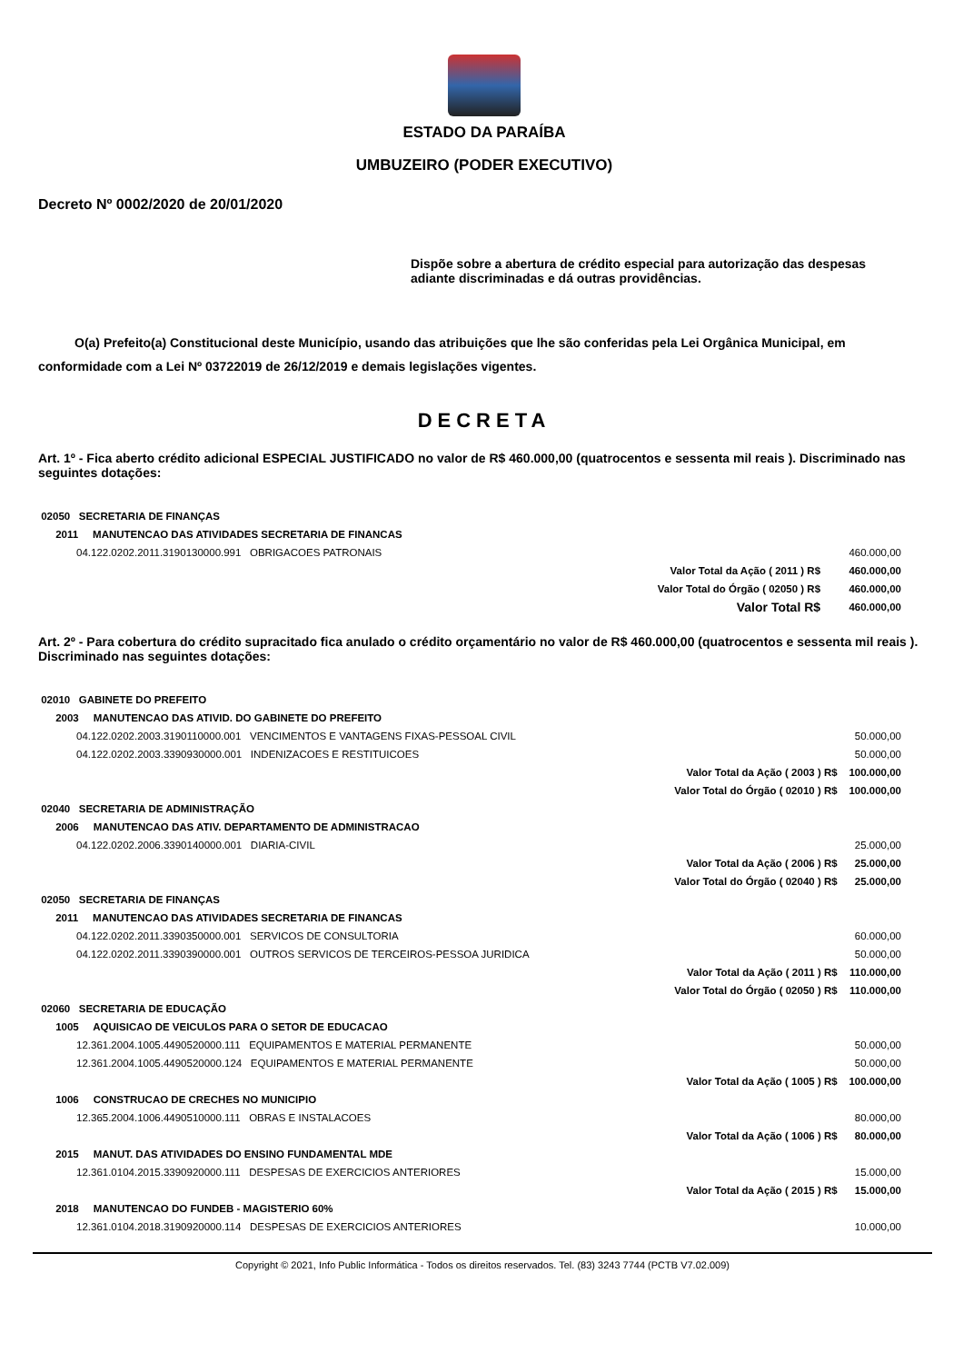ESTADO DA PARAÍBA
UMBUZEIRO (PODER EXECUTIVO)
Decreto Nº 0002/2020 de 20/01/2020
Dispõe sobre a abertura de crédito especial para autorização das despesas adiante discriminadas e dá outras providências.
O(a) Prefeito(a) Constitucional deste Município, usando das atribuições que lhe são conferidas pela Lei Orgânica Municipal, em conformidade com a Lei Nº 03722019 de 26/12/2019 e demais legislações vigentes.
DECRETA
Art. 1º - Fica aberto crédito adicional ESPECIAL JUSTIFICADO no valor de R$ 460.000,00 (quatrocentos e sessenta mil reais ). Discriminado nas seguintes dotações:
| 02050 SECRETARIA DE FINANÇAS | | |
| 2011 MANUTENCAO DAS ATIVIDADES SECRETARIA DE FINANCAS | | |
| 04.122.0202.2011.3190130000.991 OBRIGACOES PATRONAIS | | 460.000,00 |
| | Valor Total da Ação ( 2011 ) R$ | 460.000,00 |
| | Valor Total do Órgão ( 02050 ) R$ | 460.000,00 |
| | Valor Total R$ | 460.000,00 |
Art. 2º - Para cobertura do crédito supracitado fica anulado o crédito orçamentário no valor de R$ 460.000,00 (quatrocentos e sessenta mil reais ). Discriminado nas seguintes dotações:
| 02010 GABINETE DO PREFEITO | | |
| 2003 MANUTENCAO DAS ATIVID. DO GABINETE DO PREFEITO | | |
| 04.122.0202.2003.3190110000.001 VENCIMENTOS E VANTAGENS FIXAS-PESSOAL CIVIL | | 50.000,00 |
| 04.122.0202.2003.3390930000.001 INDENIZACOES E RESTITUICOES | | 50.000,00 |
| | Valor Total da Ação ( 2003 ) R$ | 100.000,00 |
| | Valor Total do Órgão ( 02010 ) R$ | 100.000,00 |
| 02040 SECRETARIA DE ADMINISTRAÇÃO | | |
| 2006 MANUTENCAO DAS ATIV. DEPARTAMENTO DE ADMINISTRACAO | | |
| 04.122.0202.2006.3390140000.001 DIARIA-CIVIL | | 25.000,00 |
| | Valor Total da Ação ( 2006 ) R$ | 25.000,00 |
| | Valor Total do Órgão ( 02040 ) R$ | 25.000,00 |
| 02050 SECRETARIA DE FINANÇAS | | |
| 2011 MANUTENCAO DAS ATIVIDADES SECRETARIA DE FINANCAS | | |
| 04.122.0202.2011.3390350000.001 SERVICOS DE CONSULTORIA | | 60.000,00 |
| 04.122.0202.2011.3390390000.001 OUTROS SERVICOS DE TERCEIROS-PESSOA JURIDICA | | 50.000,00 |
| | Valor Total da Ação ( 2011 ) R$ | 110.000,00 |
| | Valor Total do Órgão ( 02050 ) R$ | 110.000,00 |
| 02060 SECRETARIA DE EDUCAÇÃO | | |
| 1005 AQUISICAO DE VEICULOS PARA O SETOR DE EDUCACAO | | |
| 12.361.2004.1005.4490520000.111 EQUIPAMENTOS E MATERIAL PERMANENTE | | 50.000,00 |
| 12.361.2004.1005.4490520000.124 EQUIPAMENTOS E MATERIAL PERMANENTE | | 50.000,00 |
| | Valor Total da Ação ( 1005 ) R$ | 100.000,00 |
| 1006 CONSTRUCAO DE CRECHES NO MUNICIPIO | | |
| 12.365.2004.1006.4490510000.111 OBRAS E INSTALACOES | | 80.000,00 |
| | Valor Total da Ação ( 1006 ) R$ | 80.000,00 |
| 2015 MANUT. DAS ATIVIDADES DO ENSINO FUNDAMENTAL MDE | | |
| 12.361.0104.2015.3390920000.111 DESPESAS DE EXERCICIOS ANTERIORES | | 15.000,00 |
| | Valor Total da Ação ( 2015 ) R$ | 15.000,00 |
| 2018 MANUTENCAO DO FUNDEB - MAGISTERIO 60% | | |
| 12.361.0104.2018.3190920000.114 DESPESAS DE EXERCICIOS ANTERIORES | | 10.000,00 |
Copyright © 2021, Info Public Informática - Todos os direitos reservados. Tel. (83) 3243 7744 (PCTB V7.02.009)